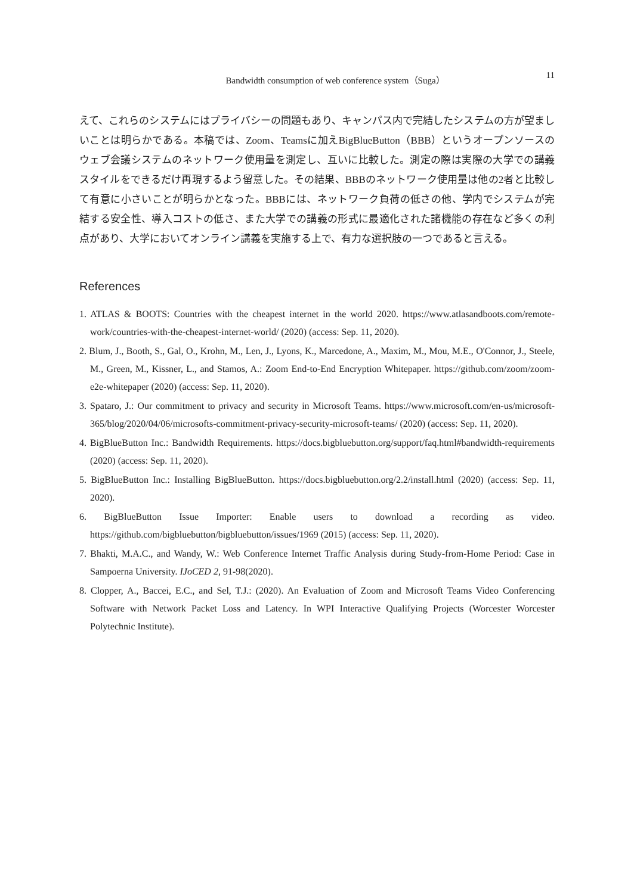Bandwidth consumption of web conference system（Suga） 11
えて、これらのシステムにはプライバシーの問題もあり、キャンパス内で完結したシステムの方が望ましいことは明らかである。本稿では、Zoom、Teamsに加えBigBlueButton（BBB）というオープンソースのウェブ会議システムのネットワーク使用量を測定し、互いに比較した。測定の際は実際の大学での講義スタイルをできるだけ再現するよう留意した。その結果、BBBのネットワーク使用量は他の2者と比較して有意に小さいことが明らかとなった。BBBには、ネットワーク負荷の低さの他、学内でシステムが完結する安全性、導入コストの低さ、また大学での講義の形式に最適化された諸機能の存在など多くの利点があり、大学においてオンライン講義を実施する上で、有力な選択肢の一つであると言える。
References
1. ATLAS & BOOTS: Countries with the cheapest internet in the world 2020. https://www.atlasandboots.com/remote-work/countries-with-the-cheapest-internet-world/ (2020) (access: Sep. 11, 2020).
2. Blum, J., Booth, S., Gal, O., Krohn, M., Len, J., Lyons, K., Marcedone, A., Maxim, M., Mou, M.E., O'Connor, J., Steele, M., Green, M., Kissner, L., and Stamos, A.: Zoom End-to-End Encryption Whitepaper. https://github.com/zoom/zoom-e2e-whitepaper (2020) (access: Sep. 11, 2020).
3. Spataro, J.: Our commitment to privacy and security in Microsoft Teams. https://www.microsoft.com/en-us/microsoft-365/blog/2020/04/06/microsofts-commitment-privacy-security-microsoft-teams/ (2020) (access: Sep. 11, 2020).
4. BigBlueButton Inc.: Bandwidth Requirements. https://docs.bigbluebutton.org/support/faq.html#bandwidth-requirements (2020) (access: Sep. 11, 2020).
5. BigBlueButton Inc.: Installing BigBlueButton. https://docs.bigbluebutton.org/2.2/install.html (2020) (access: Sep. 11, 2020).
6. BigBlueButton Issue Importer: Enable users to download a recording as video. https://github.com/bigbluebutton/bigbluebutton/issues/1969 (2015) (access: Sep. 11, 2020).
7. Bhakti, M.A.C., and Wandy, W.: Web Conference Internet Traffic Analysis during Study-from-Home Period: Case in Sampoerna University. IJoCED 2, 91-98(2020).
8. Clopper, A., Baccei, E.C., and Sel, T.J.: (2020). An Evaluation of Zoom and Microsoft Teams Video Conferencing Software with Network Packet Loss and Latency. In WPI Interactive Qualifying Projects (Worcester Worcester Polytechnic Institute).